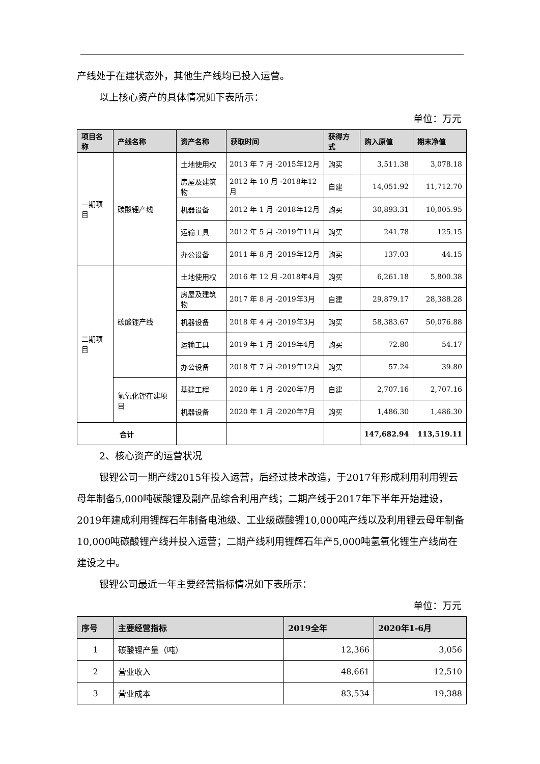产线处于在建状态外，其他生产线均已投入运营。
以上核心资产的具体情况如下表所示：
单位：万元
| 项目名称 | 产线名称 | 资产名称 | 获取时间 | 获得方式 | 购入原值 | 期末净值 |
| --- | --- | --- | --- | --- | --- | --- |
| 一期项目 | 碳酸锂产线 | 土地使用权 | 2013 年 7 月 -2015年12月 | 购买 | 3,511.38 | 3,078.18 |
| | | 房屋及建筑物 | 2012 年 10 月 -2018年12月 | 自建 | 14,051.92 | 11,712.70 |
| | | 机器设备 | 2012 年 1 月 -2018年12月 | 购买 | 30,893.31 | 10,005.95 |
| | | 运输工具 | 2012 年 5 月 -2019年11月 | 购买 | 241.78 | 125.15 |
| | | 办公设备 | 2011 年 8 月 -2019年12月 | 购买 | 137.03 | 44.15 |
| 二期项目 | 碳酸锂产线 | 土地使用权 | 2016 年 12 月 -2018年4月 | 购买 | 6,261.18 | 5,800.38 |
| | | 房屋及建筑物 | 2017 年 8 月 -2019年3月 | 自建 | 29,879.17 | 28,388.28 |
| | | 机器设备 | 2018 年 4 月 -2019年3月 | 购买 | 58,383.67 | 50,076.88 |
| | | 运输工具 | 2019 年 1 月 -2019年4月 | 购买 | 72.80 | 54.17 |
| | | 办公设备 | 2018 年 7 月 -2019年12月 | 购买 | 57.24 | 39.80 |
| | 氢氧化锂在建项目 | 基建工程 | 2020 年 1 月 -2020年7月 | 自建 | 2,707.16 | 2,707.16 |
| | | 机器设备 | 2020 年 1 月 -2020年7月 | 购买 | 1,486.30 | 1,486.30 |
| 合计 | | | | | 147,682.94 | 113,519.11 |
2、核心资产的运营状况
银锂公司一期产线2015年投入运营，后经过技术改造，于2017年形成利用利用锂云母年制备5,000吨碳酸锂及副产品综合利用产线；二期产线于2017年下半年开始建设，2019年建成利用锂辉石年制备电池级、工业级碳酸锂10,000吨产线以及利用锂云母年制备10,000吨碳酸锂产线并投入运营；二期产线利用锂辉石年产5,000吨氢氧化锂生产线尚在建设之中。
银锂公司最近一年主要经营指标情况如下表所示：
单位：万元
| 序号 | 主要经营指标 | 2019全年 | 2020年1-6月 |
| --- | --- | --- | --- |
| 1 | 碳酸锂产量（吨） | 12,366 | 3,056 |
| 2 | 营业收入 | 48,661 | 12,510 |
| 3 | 营业成本 | 83,534 | 19,388 |